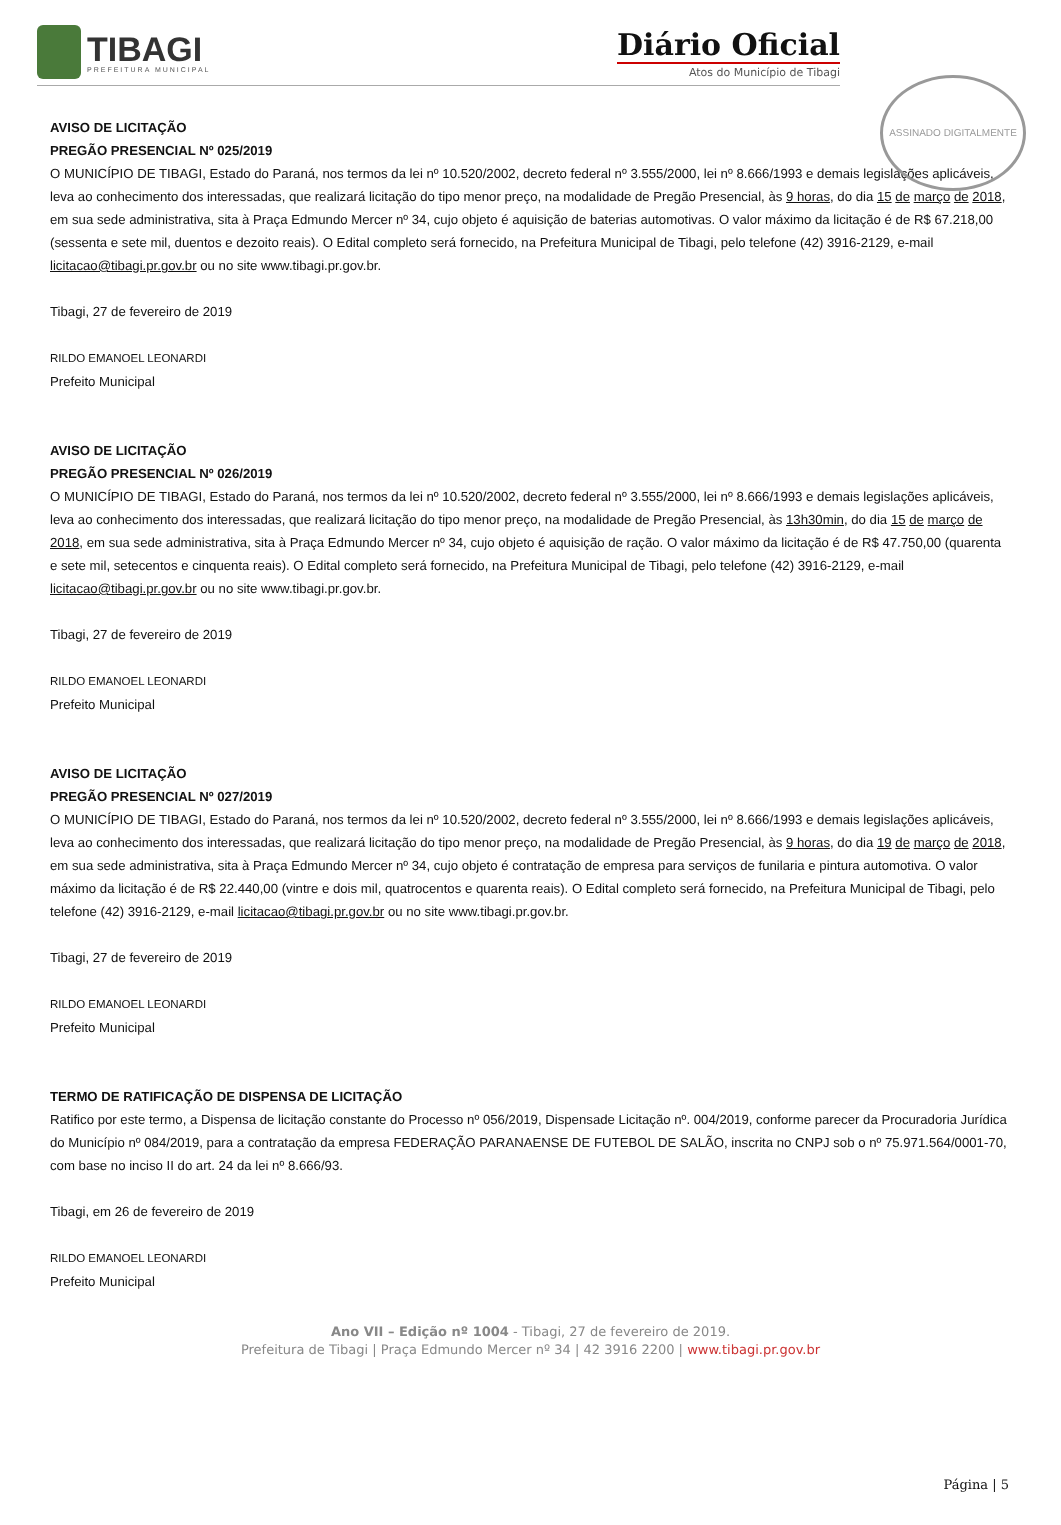TIBAGI
PREFEITURA MUNICIPAL
Diário Oficial
Atos do Município de Tibagi
ASSINADO DIGITALMENTE
AVISO DE LICITAÇÃO
PREGÃO PRESENCIAL Nº 025/2019
O MUNICÍPIO DE TIBAGI, Estado do Paraná, nos termos da lei nº 10.520/2002, decreto federal nº 3.555/2000, lei nº 8.666/1993 e demais legislações aplicáveis, leva ao conhecimento dos interessadas, que realizará licitação do tipo menor preço, na modalidade de Pregão Presencial, às 9 horas, do dia 15 de março de 2018, em sua sede administrativa, sita à Praça Edmundo Mercer nº 34, cujo objeto é aquisição de baterias automotivas. O valor máximo da licitação é de R$ 67.218,00 (sessenta e sete mil, duentos e dezoito reais). O Edital completo será fornecido, na Prefeitura Municipal de Tibagi, pelo telefone (42) 3916-2129, e-mail licitacao@tibagi.pr.gov.br ou no site www.tibagi.pr.gov.br.
Tibagi, 27 de fevereiro de 2019
RILDO EMANOEL LEONARDI
Prefeito Municipal
AVISO DE LICITAÇÃO
PREGÃO PRESENCIAL Nº 026/2019
O MUNICÍPIO DE TIBAGI, Estado do Paraná, nos termos da lei nº 10.520/2002, decreto federal nº 3.555/2000, lei nº 8.666/1993 e demais legislações aplicáveis, leva ao conhecimento dos interessadas, que realizará licitação do tipo menor preço, na modalidade de Pregão Presencial, às 13h30min, do dia 15 de março de 2018, em sua sede administrativa, sita à Praça Edmundo Mercer nº 34, cujo objeto é aquisição de ração. O valor máximo da licitação é de R$ 47.750,00 (quarenta e sete mil, setecentos e cinquenta reais). O Edital completo será fornecido, na Prefeitura Municipal de Tibagi, pelo telefone (42) 3916-2129, e-mail licitacao@tibagi.pr.gov.br ou no site www.tibagi.pr.gov.br.
Tibagi, 27 de fevereiro de 2019
RILDO EMANOEL LEONARDI
Prefeito Municipal
AVISO DE LICITAÇÃO
PREGÃO PRESENCIAL Nº 027/2019
O MUNICÍPIO DE TIBAGI, Estado do Paraná, nos termos da lei nº 10.520/2002, decreto federal nº 3.555/2000, lei nº 8.666/1993 e demais legislações aplicáveis, leva ao conhecimento dos interessadas, que realizará licitação do tipo menor preço, na modalidade de Pregão Presencial, às 9 horas, do dia 19 de março de 2018, em sua sede administrativa, sita à Praça Edmundo Mercer nº 34, cujo objeto é contratação de empresa para serviços de funilaria e pintura automotiva. O valor máximo da licitação é de R$ 22.440,00 (vintre e dois mil, quatrocentos e quarenta reais). O Edital completo será fornecido, na Prefeitura Municipal de Tibagi, pelo telefone (42) 3916-2129, e-mail licitacao@tibagi.pr.gov.br ou no site www.tibagi.pr.gov.br.
Tibagi, 27 de fevereiro de 2019
RILDO EMANOEL LEONARDI
Prefeito Municipal
TERMO DE RATIFICAÇÃO DE DISPENSA DE LICITAÇÃO
Ratifico por este termo, a Dispensa de licitação constante do Processo nº 056/2019, Dispensade Licitação nº. 004/2019, conforme parecer da Procuradoria Jurídica do Município nº 084/2019, para a contratação da empresa FEDERAÇÃO PARANAENSE DE FUTEBOL DE SALÃO, inscrita no CNPJ sob o nº 75.971.564/0001-70, com base no inciso II do art. 24 da lei nº 8.666/93.
Tibagi, em 26 de fevereiro de 2019
RILDO EMANOEL LEONARDI
Prefeito Municipal
Ano VII – Edição nº 1004 - Tibagi, 27 de fevereiro de 2019.
Prefeitura de Tibagi | Praça Edmundo Mercer nº 34 | 42 3916 2200 | www.tibagi.pr.gov.br
Página | 5